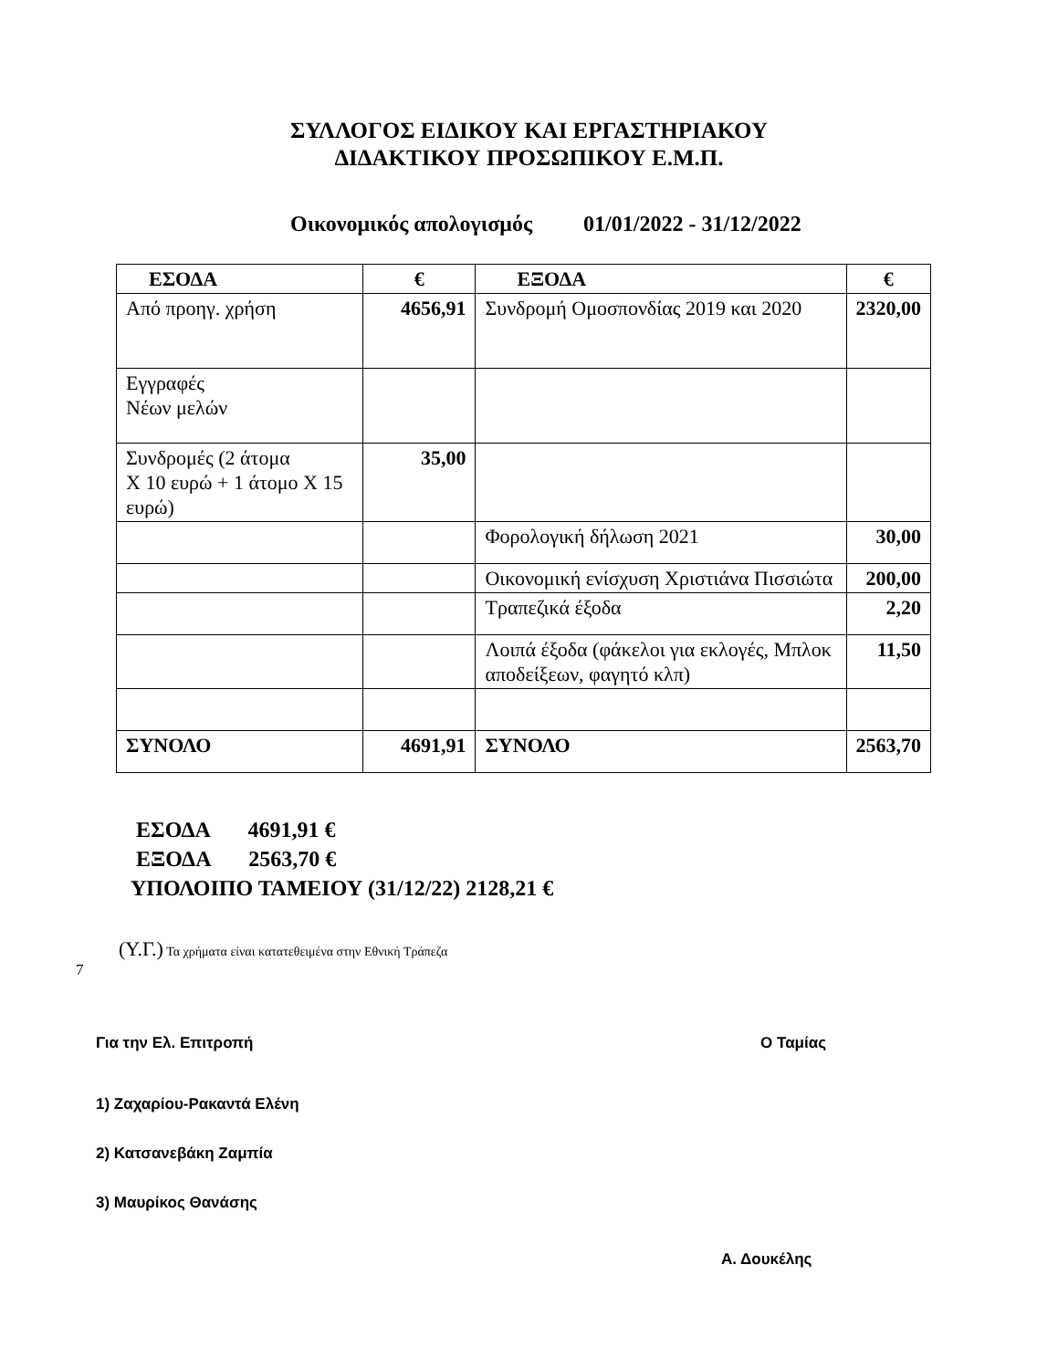ΣΥΛΛΟΓΟΣ ΕΙΔΙΚΟΥ ΚΑΙ ΕΡΓΑΣΤΗΡΙΑΚΟΥ
ΔΙΔΑΚΤΙΚΟΥ ΠΡΟΣΩΠΙΚΟΥ Ε.Μ.Π.
Οικονομικός απολογισμός 01/01/2022 - 31/12/2022
| ΕΣΟΔΑ | € | ΕΞΟΔΑ | € |
| --- | --- | --- | --- |
| Από προηγ. χρήση | 4656,91 | Συνδρομή Ομοσπονδίας 2019 και 2020 | 2320,00 |
| Εγγραφές Νέων μελών | | | |
| Συνδρομές (2 άτομα Χ 10 ευρώ + 1 άτομο Χ 15 ευρώ) | 35,00 | | |
| | | Φορολογική δήλωση 2021 | 30,00 |
| | | Οικονομική ενίσχυση Χριστιάνα Πισσιώτα | 200,00 |
| | | Τραπεζικά έξοδα | 2,20 |
| | | Λοιπά έξοδα (φάκελοι για εκλογές, Μπλοκ αποδείξεων, φαγητό κλπ) | 11,50 |
| ΣΥΝΟΛΟ | 4691,91 | ΣΥΝΟΛΟ | 2563,70 |
ΕΣΟΔΑ 4691,91 €
ΕΞΟΔΑ 2563,70 €
ΥΠΟΛΟΙΠΟ ΤΑΜΕΙΟΥ (31/12/22) 2128,21 €
(Υ.Γ.) Τα χρήματα είναι κατατεθειμένα στην Εθνική Τράπεζα
7
Για την Ελ. Επιτροπή Ο Ταμίας
1) Ζαχαρίου-Ρακαντά Ελένη
2) Κατσανεβάκη Ζαμπία
3) Μαυρίκος Θανάσης
Α. Δουκέλης